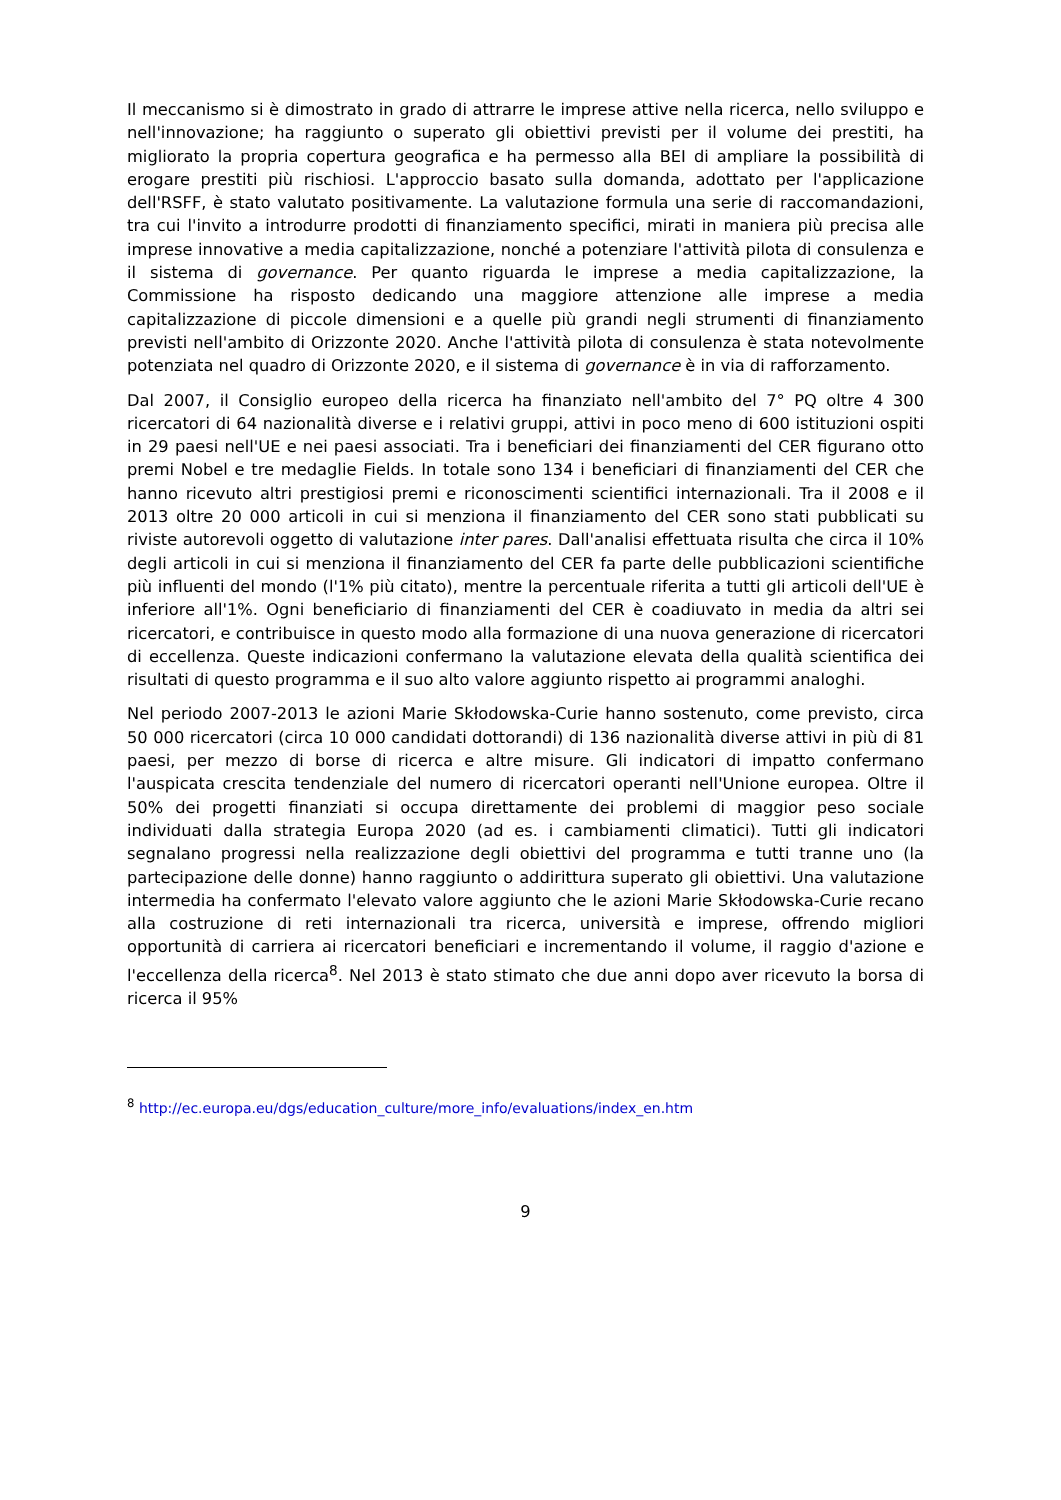Il meccanismo si è dimostrato in grado di attrarre le imprese attive nella ricerca, nello sviluppo e nell'innovazione; ha raggiunto o superato gli obiettivi previsti per il volume dei prestiti, ha migliorato la propria copertura geografica e ha permesso alla BEI di ampliare la possibilità di erogare prestiti più rischiosi. L'approccio basato sulla domanda, adottato per l'applicazione dell'RSFF, è stato valutato positivamente. La valutazione formula una serie di raccomandazioni, tra cui l'invito a introdurre prodotti di finanziamento specifici, mirati in maniera più precisa alle imprese innovative a media capitalizzazione, nonché a potenziare l'attività pilota di consulenza e il sistema di governance. Per quanto riguarda le imprese a media capitalizzazione, la Commissione ha risposto dedicando una maggiore attenzione alle imprese a media capitalizzazione di piccole dimensioni e a quelle più grandi negli strumenti di finanziamento previsti nell'ambito di Orizzonte 2020. Anche l'attività pilota di consulenza è stata notevolmente potenziata nel quadro di Orizzonte 2020, e il sistema di governance è in via di rafforzamento.
Dal 2007, il Consiglio europeo della ricerca ha finanziato nell'ambito del 7° PQ oltre 4 300 ricercatori di 64 nazionalità diverse e i relativi gruppi, attivi in poco meno di 600 istituzioni ospiti in 29 paesi nell'UE e nei paesi associati. Tra i beneficiari dei finanziamenti del CER figurano otto premi Nobel e tre medaglie Fields. In totale sono 134 i beneficiari di finanziamenti del CER che hanno ricevuto altri prestigiosi premi e riconoscimenti scientifici internazionali. Tra il 2008 e il 2013 oltre 20 000 articoli in cui si menziona il finanziamento del CER sono stati pubblicati su riviste autorevoli oggetto di valutazione inter pares. Dall'analisi effettuata risulta che circa il 10% degli articoli in cui si menziona il finanziamento del CER fa parte delle pubblicazioni scientifiche più influenti del mondo (l'1% più citato), mentre la percentuale riferita a tutti gli articoli dell'UE è inferiore all'1%. Ogni beneficiario di finanziamenti del CER è coadiuvato in media da altri sei ricercatori, e contribuisce in questo modo alla formazione di una nuova generazione di ricercatori di eccellenza. Queste indicazioni confermano la valutazione elevata della qualità scientifica dei risultati di questo programma e il suo alto valore aggiunto rispetto ai programmi analoghi.
Nel periodo 2007-2013 le azioni Marie Skłodowska-Curie hanno sostenuto, come previsto, circa 50 000 ricercatori (circa 10 000 candidati dottorandi) di 136 nazionalità diverse attivi in più di 81 paesi, per mezzo di borse di ricerca e altre misure. Gli indicatori di impatto confermano l'auspicata crescita tendenziale del numero di ricercatori operanti nell'Unione europea. Oltre il 50% dei progetti finanziati si occupa direttamente dei problemi di maggior peso sociale individuati dalla strategia Europa 2020 (ad es. i cambiamenti climatici). Tutti gli indicatori segnalano progressi nella realizzazione degli obiettivi del programma e tutti tranne uno (la partecipazione delle donne) hanno raggiunto o addirittura superato gli obiettivi. Una valutazione intermedia ha confermato l'elevato valore aggiunto che le azioni Marie Skłodowska-Curie recano alla costruzione di reti internazionali tra ricerca, università e imprese, offrendo migliori opportunità di carriera ai ricercatori beneficiari e incrementando il volume, il raggio d'azione e l'eccellenza della ricerca<sup>8</sup>. Nel 2013 è stato stimato che due anni dopo aver ricevuto la borsa di ricerca il 95%
<sup>8</sup> http://ec.europa.eu/dgs/education_culture/more_info/evaluations/index_en.htm
9